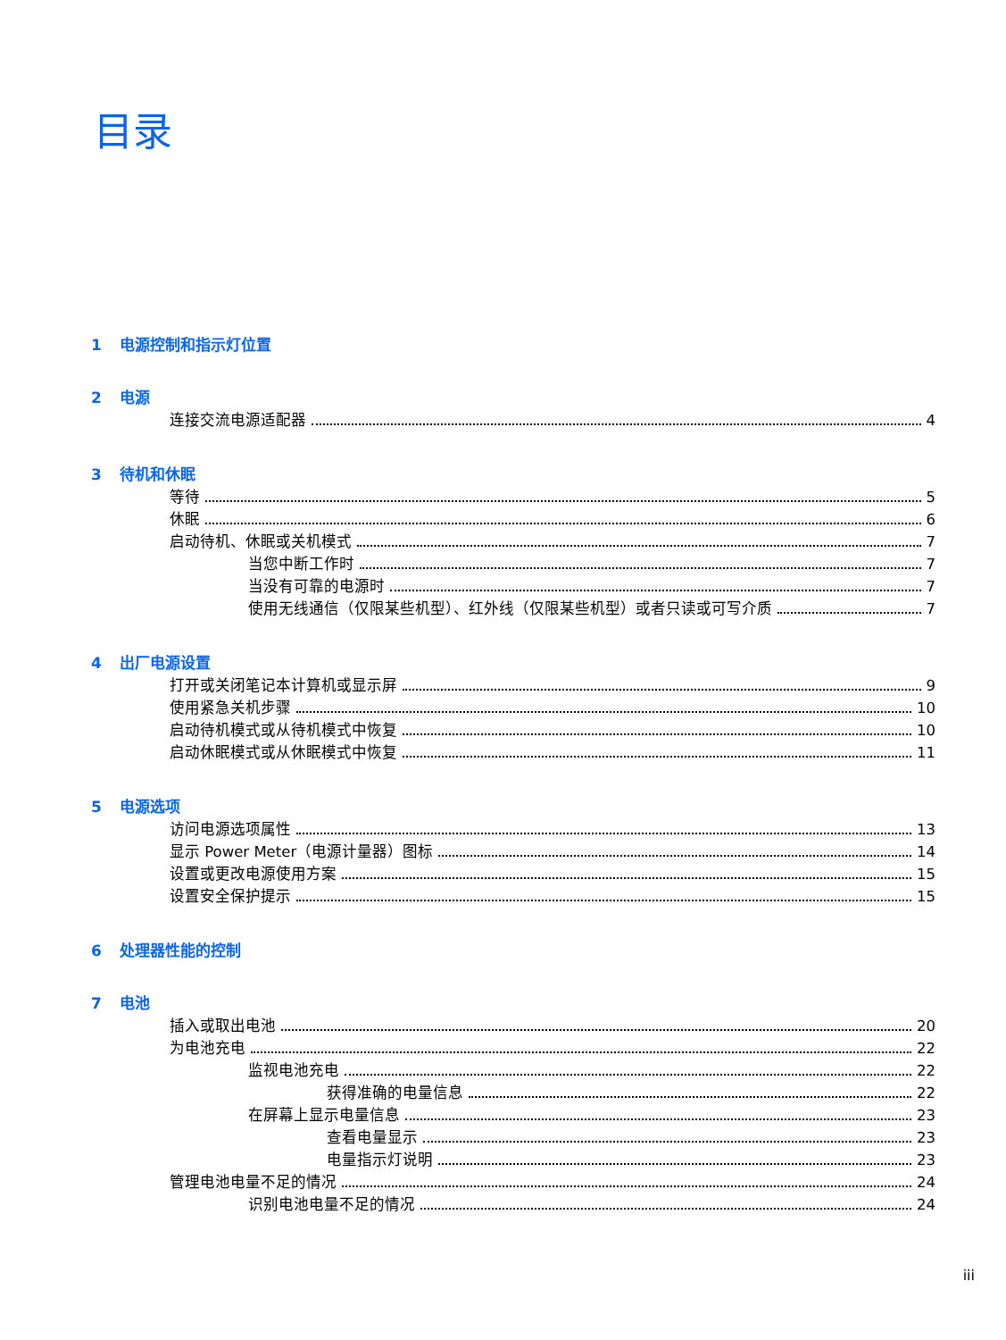目录
1 电源控制和指示灯位置
2 电源
连接交流电源适配器 4
3 待机和休眠
等待 5
休眠 6
启动待机、休眠或关机模式 7
当您中断工作时 7
当没有可靠的电源时 7
使用无线通信（仅限某些机型）、红外线（仅限某些机型）或者只读或可写介质 7
4 出厂电源设置
打开或关闭笔记本计算机或显示屏 9
使用紧急关机步骤 10
启动待机模式或从待机模式中恢复 10
启动休眠模式或从休眠模式中恢复 11
5 电源选项
访问电源选项属性 13
显示 Power Meter（电源计量器）图标 14
设置或更改电源使用方案 15
设置安全保护提示 15
6 处理器性能的控制
7 电池
插入或取出电池 20
为电池充电 22
监视电池充电 22
获得准确的电量信息 22
在屏幕上显示电量信息 23
查看电量显示 23
电量指示灯说明 23
管理电池电量不足的情况 24
识别电池电量不足的情况 24
iii